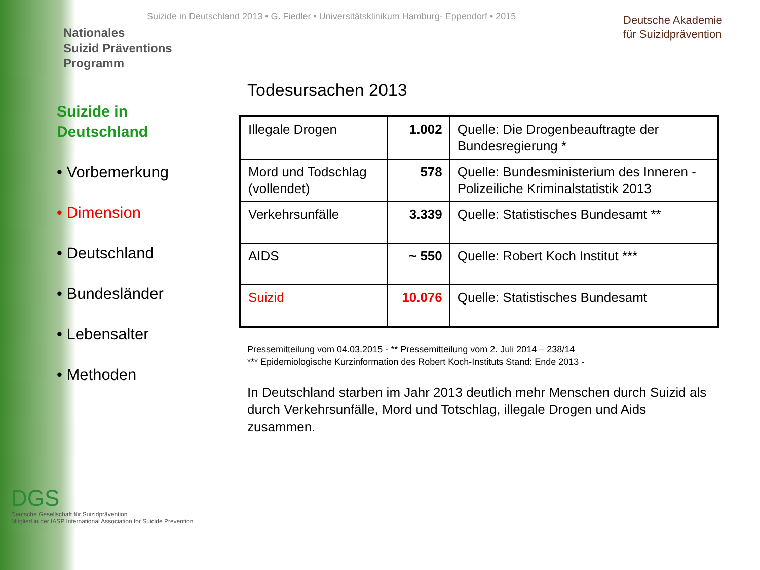Nationales
Suizid Präventions
Programm
Suizide in Deutschland 2013 • G. Fiedler • Universitätsklinikum Hamburg- Eppendorf • 2015
Deutsche Akademie
für Suizidprävention
Suizide in
Deutschland
• Vorbemerkung
• Dimension
• Deutschland
• Bundesländer
• Lebensalter
• Methoden
Todesursachen 2013
| Illegale Drogen | 1.002 | Quelle: Die Drogenbeauftragte der Bundesregierung * |
| Mord und Todschlag (vollendet) | 578 | Quelle: Bundesministerium des Inneren - Polizeiliche Kriminalstatistik 2013 |
| Verkehrsunfälle | 3.339 | Quelle: Statistisches Bundesamt ** |
| AIDS | ~ 550 | Quelle: Robert Koch Institut *** |
| Suizid | 10.076 | Quelle: Statistisches Bundesamt |
Pressemitteilung vom 04.03.2015 - ** Pressemitteilung vom 2. Juli 2014 – 238/14
*** Epidemiologische Kurzinformation des Robert Koch-Instituts Stand: Ende 2013 -
In Deutschland starben im Jahr 2013 deutlich mehr Menschen durch Suizid als durch Verkehrsunfälle, Mord und Totschlag, illegale Drogen und Aids zusammen.
DGS
Deutsche Gesellschaft für Suizidprävention
Mitglied in der IASP International Association for Suicide Prevention